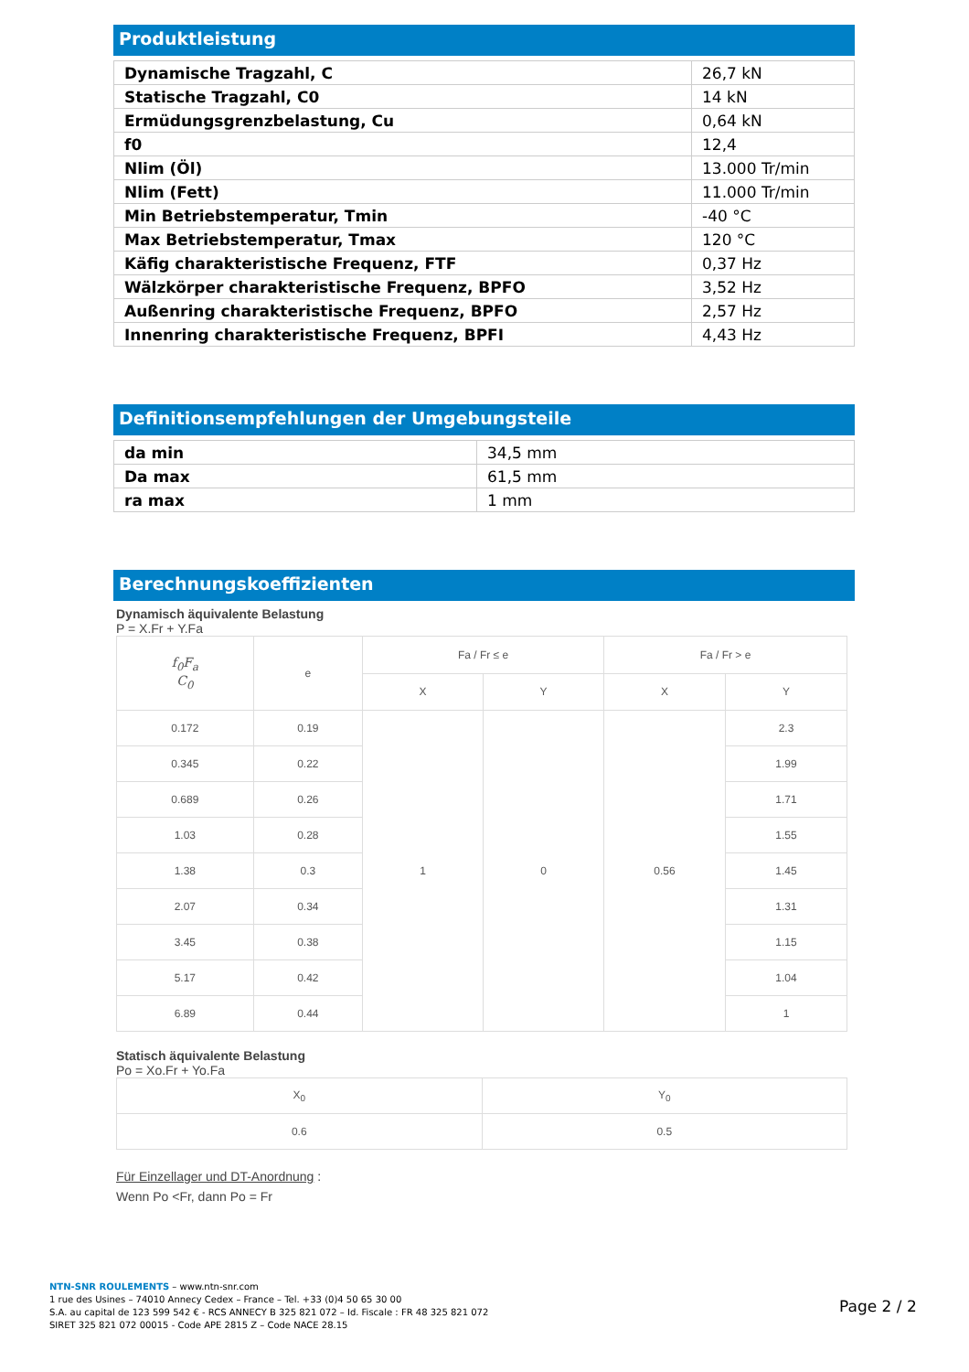Produktleistung
| Dynamische Tragzahl, C | 26,7 kN |
| Statische Tragzahl, C0 | 14 kN |
| Ermüdungsgrenzbelastung, Cu | 0,64 kN |
| f0 | 12,4 |
| Nlim (Öl) | 13.000 Tr/min |
| Nlim (Fett) | 11.000 Tr/min |
| Min Betriebstemperatur, Tmin | -40 °C |
| Max Betriebstemperatur, Tmax | 120 °C |
| Käfig charakteristische Frequenz, FTF | 0,37 Hz |
| Wälzkörper charakteristische Frequenz, BPFO | 3,52 Hz |
| Außenring charakteristische Frequenz, BPFO | 2,57 Hz |
| Innenring charakteristische Frequenz, BPFI | 4,43 Hz |
Definitionsempfehlungen der Umgebungsteile
| da min | 34,5 mm |
| Da max | 61,5 mm |
| ra max | 1 mm |
Berechnungskoeffizienten
Dynamisch äquivalente Belastung
P = X.Fr + Y.Fa
| f<sub>0</sub>F<sub>a</sub> C<sub>0</sub> | e | Fa / Fr ≤ e | | Fa / Fr > e | |
| --- | --- | --- | --- | --- | --- |
| | | X | Y | X | Y |
| 0.172 | 0.19 | 1 | 0 | 0.56 | 2.3 |
| 0.345 | 0.22 | | | | 1.99 |
| 0.689 | 0.26 | | | | 1.71 |
| 1.03 | 0.28 | | | | 1.55 |
| 1.38 | 0.3 | | | | 1.45 |
| 2.07 | 0.34 | | | | 1.31 |
| 3.45 | 0.38 | | | | 1.15 |
| 5.17 | 0.42 | | | | 1.04 |
| 6.89 | 0.44 | | | | 1 |
Statisch äquivalente Belastung
Po = Xo.Fr + Yo.Fa
| X<sub>0</sub> | Y<sub>0</sub> |
| --- | --- |
| 0.6 | 0.5 |
Für Einzellager und DT-Anordnung :
Wenn Po <Fr, dann Po = Fr
NTN-SNR ROULEMENTS – www.ntn-snr.com
1 rue des Usines – 74010 Annecy Cedex – France – Tel. +33 (0)4 50 65 30 00
S.A. au capital de 123 599 542 € - RCS ANNECY B 325 821 072 – Id. Fiscale : FR 48 325 821 072
SIRET 325 821 072 00015 - Code APE 2815 Z – Code NACE 28.15
Page 2 / 2